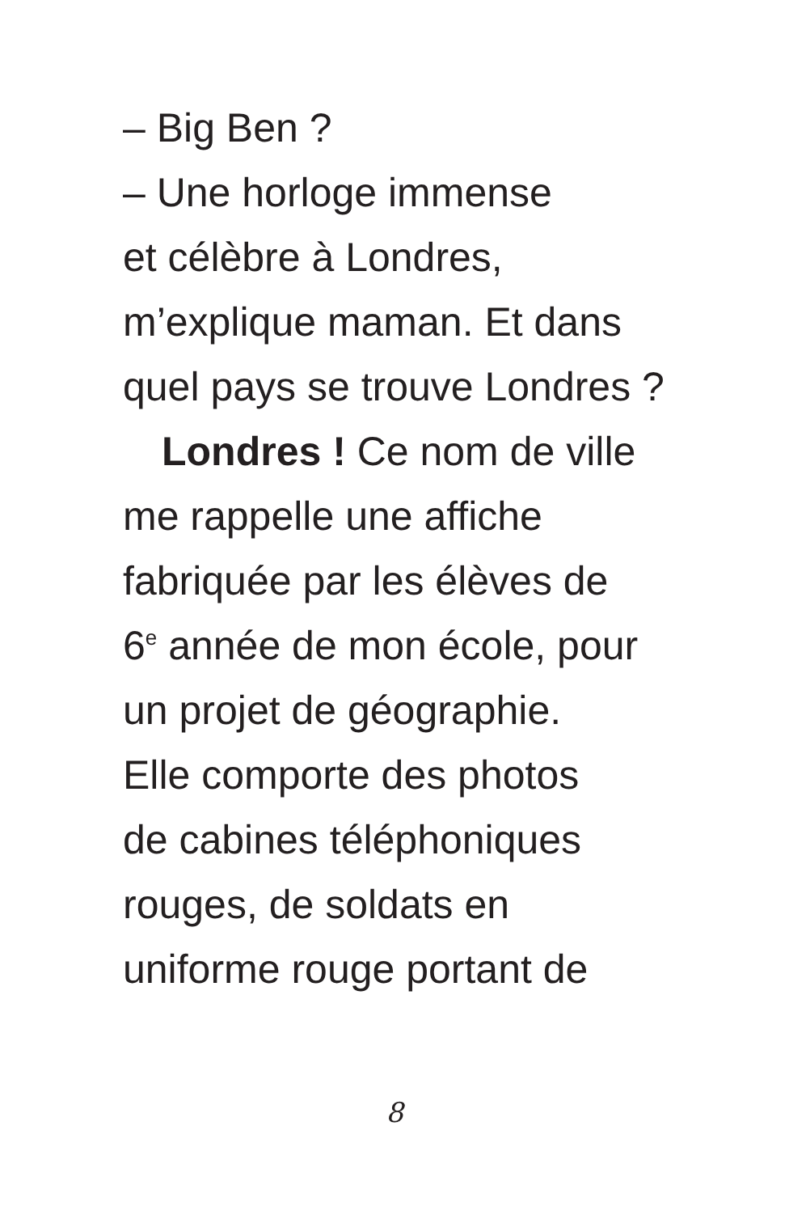– Big Ben ?
– Une horloge immense
et célèbre à Londres,
m’explique maman. Et dans
quel pays se trouve Londres ?
Londres ! Ce nom de ville
me rappelle une affiche
fabriquée par les élèves de
6<sup>e</sup> année de mon école, pour
un projet de géographie.
Elle comporte des photos
de cabines téléphoniques
rouges, de soldats en
uniforme rouge portant de
8